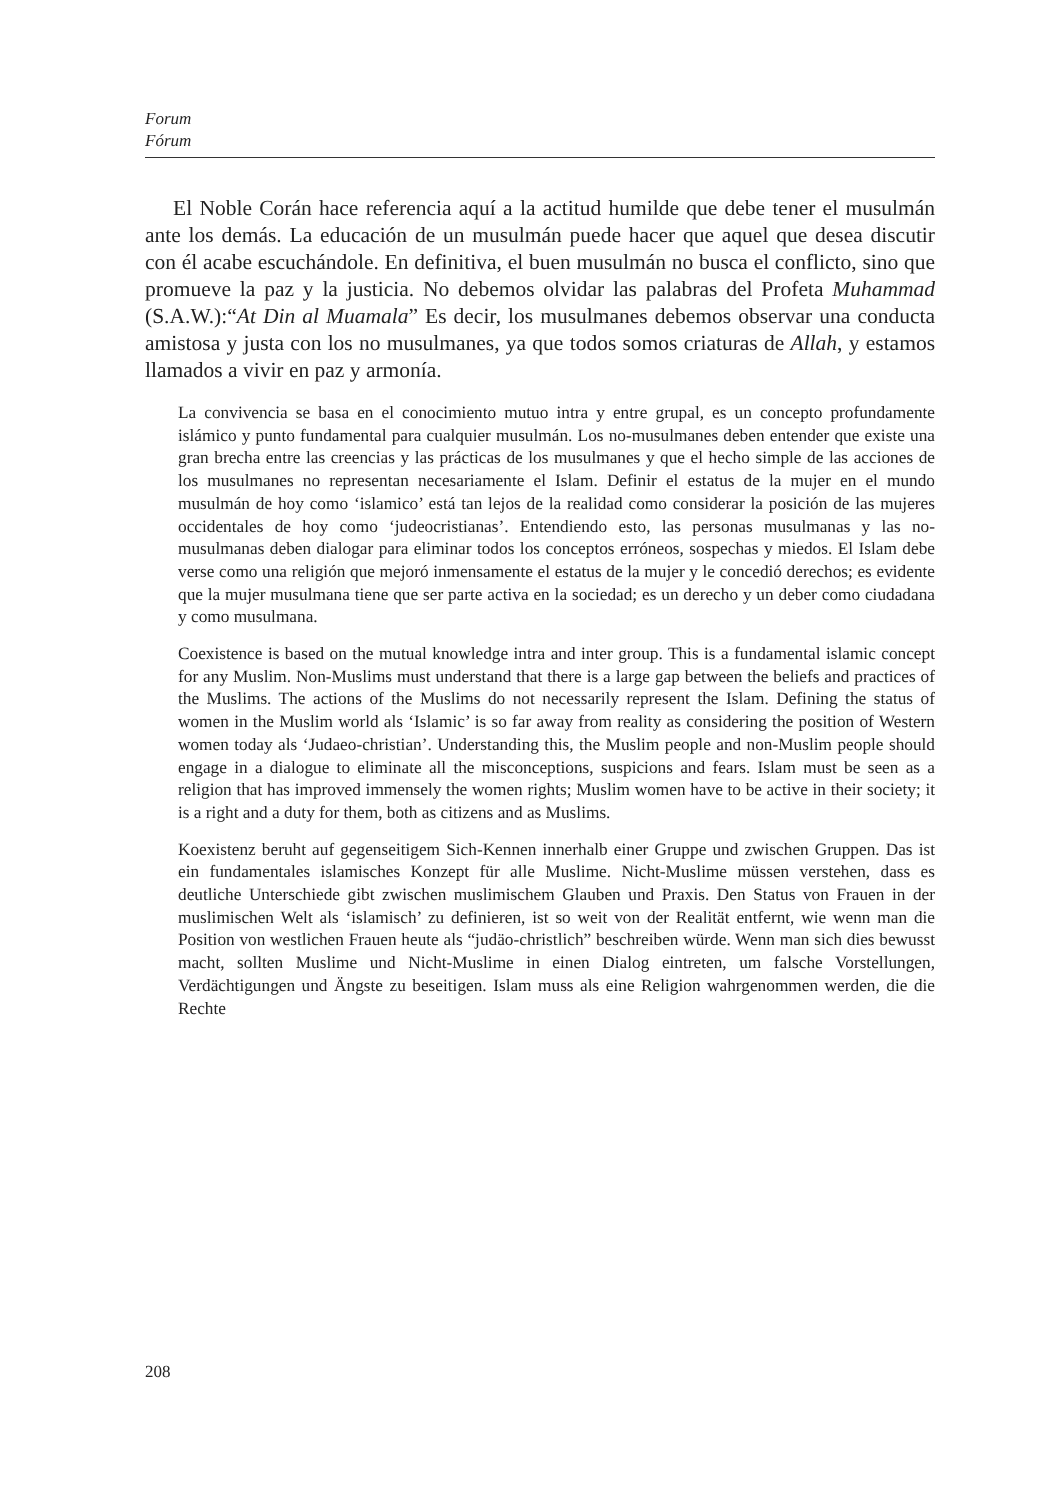Forum
Fórum
El Noble Corán hace referencia aquí a la actitud humilde que debe tener el musulmán ante los demás. La educación de un musulmán puede hacer que aquel que desea discutir con él acabe escuchándole. En definitiva, el buen musulmán no busca el conflicto, sino que promueve la paz y la justicia. No debemos olvidar las palabras del Profeta Muhammad (S.A.W.):“At Din al Muamala” Es decir, los musulmanes debemos observar una conducta amistosa y justa con los no musulmanes, ya que todos somos criaturas de Allah, y estamos llamados a vivir en paz y armonía.
La convivencia se basa en el conocimiento mutuo intra y entre grupal, es un concepto profundamente islámico y punto fundamental para cualquier musulmán. Los no-musulmanes deben entender que existe una gran brecha entre las creencias y las prácticas de los musulmanes y que el hecho simple de las acciones de los musulmanes no representan necesariamente el Islam. Definir el estatus de la mujer en el mundo musulmán de hoy como ‘islamico’ está tan lejos de la realidad como considerar la posición de las mujeres occidentales de hoy como ‘judeocristianas’. Entendiendo esto, las personas musulmanas y las no-musulmanas deben dialogar para eliminar todos los conceptos erróneos, sospechas y miedos. El Islam debe verse como una religión que mejoró inmensamente el estatus de la mujer y le concedió derechos; es evidente que la mujer musulmana tiene que ser parte activa en la sociedad; es un derecho y un deber como ciudadana y como musulmana.
Coexistence is based on the mutual knowledge intra and inter group. This is a fundamental islamic concept for any Muslim. Non-Muslims must understand that there is a large gap between the beliefs and practices of the Muslims. The actions of the Muslims do not necessarily represent the Islam. Defining the status of women in the Muslim world als ‘Islamic’ is so far away from reality as considering the position of Western women today als ‘Judaeo-christian’. Understanding this, the Muslim people and non-Muslim people should engage in a dialogue to eliminate all the misconceptions, suspicions and fears. Islam must be seen as a religion that has improved immensely the women rights; Muslim women have to be active in their society; it is a right and a duty for them, both as citizens and as Muslims.
Koexistenz beruht auf gegenseitigem Sich-Kennen innerhalb einer Gruppe und zwischen Gruppen. Das ist ein fundamentales islamisches Konzept für alle Muslime. Nicht-Muslime müssen verstehen, dass es deutliche Unterschiede gibt zwischen muslimischem Glauben und Praxis. Den Status von Frauen in der muslimischen Welt als ‘islamisch’ zu definieren, ist so weit von der Realität entfernt, wie wenn man die Position von westlichen Frauen heute als “judäo-christlich” beschreiben würde. Wenn man sich dies bewusst macht, sollten Muslime und Nicht-Muslime in einen Dialog eintreten, um falsche Vorstellungen, Verdächtigungen und Ängste zu beseitigen. Islam muss als eine Religion wahrgenommen werden, die die Rechte
208